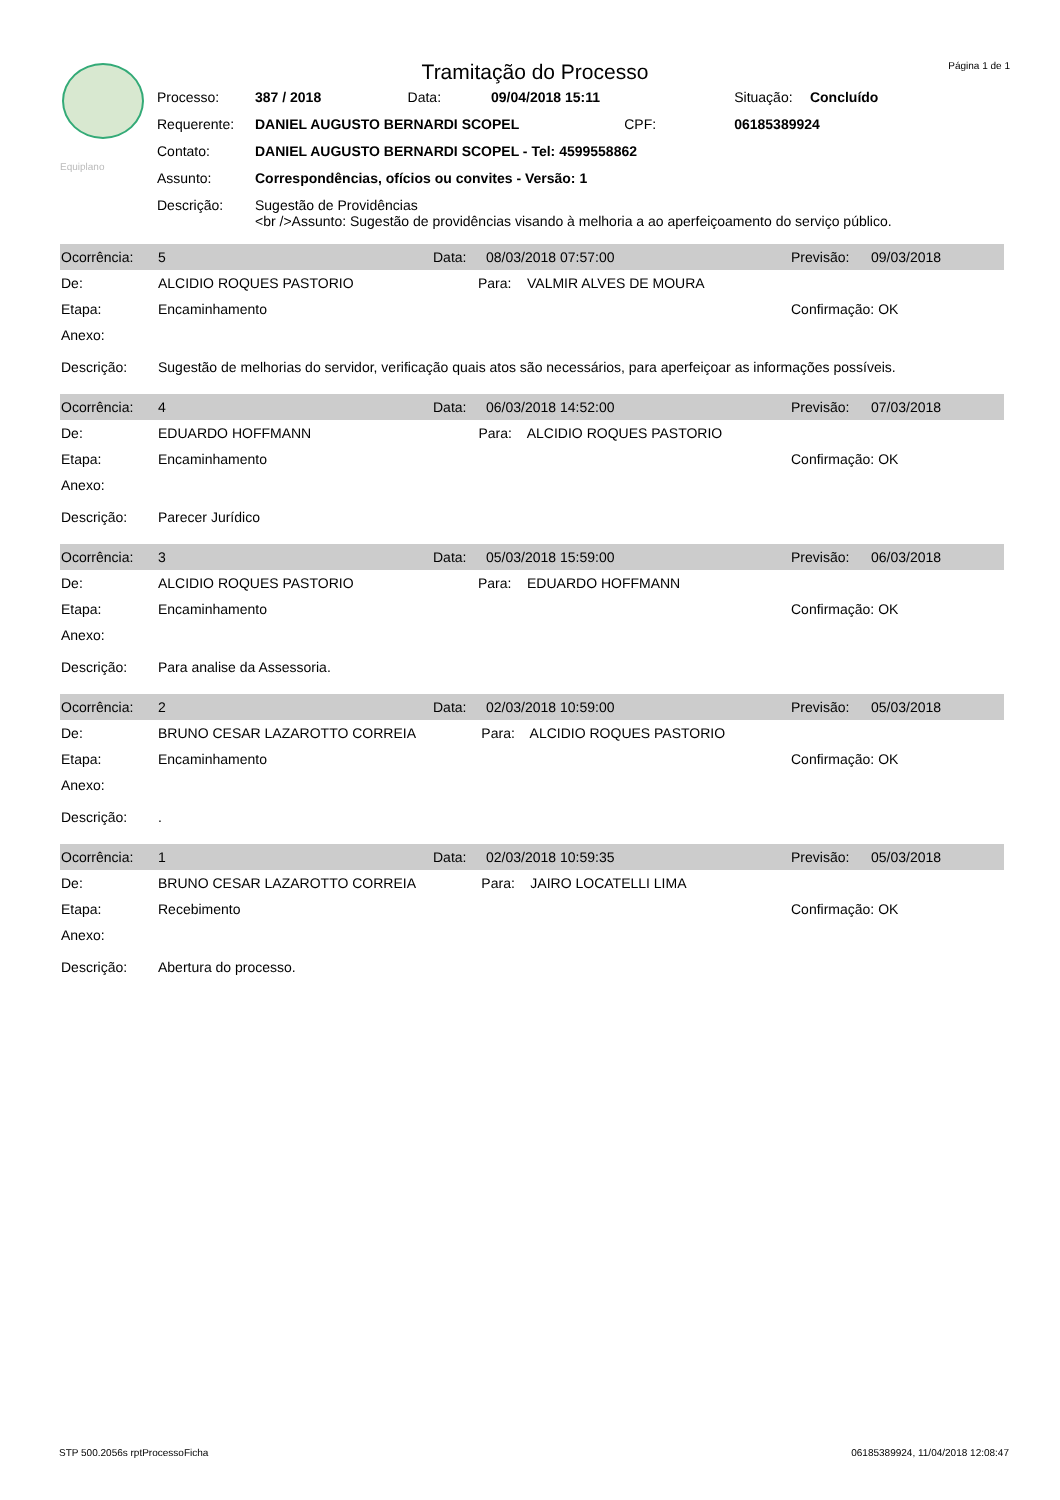Equiplano
Página 1 de 1
Tramitação do Processo
| Processo: | 387 / 2018 | Data: | 09/04/2018 15:11 | Situação: | Concluído |
| Requerente: | DANIEL AUGUSTO BERNARDI SCOPEL CPF: | | | 06185389924 | |
| Contato: | DANIEL AUGUSTO BERNARDI SCOPEL - Tel: 4599558862 | | | | |
| Assunto: | Correspondências, ofícios ou convites - Versão: 1 | | | | |
| Descrição: | Sugestão de Providências <br />Assunto: Sugestão de providências visando à melhoria a ao aperfeiçoamento do serviço público. | | | | |
| Ocorrência: | 5 | Data: | 08/03/2018 07:57:00 | Previsão: | 09/03/2018 |
| De: | ALCIDIO ROQUES PASTORIO Para: VALMIR ALVES DE MOURA | | | | |
| Etapa: | Encaminhamento | | | Confirmação: OK | |
| Anexo: | | | | | |
| Descrição: | Sugestão de melhorias do servidor, verificação quais atos são necessários, para aperfeiçoar as informações possíveis. | | | | |
| Ocorrência: | 4 | Data: | 06/03/2018 14:52:00 | Previsão: | 07/03/2018 |
| De: | EDUARDO HOFFMANN Para: ALCIDIO ROQUES PASTORIO | | | | |
| Etapa: | Encaminhamento | | | Confirmação: OK | |
| Anexo: | | | | | |
| Descrição: | Parecer Jurídico | | | | |
| Ocorrência: | 3 | Data: | 05/03/2018 15:59:00 | Previsão: | 06/03/2018 |
| De: | ALCIDIO ROQUES PASTORIO Para: EDUARDO HOFFMANN | | | | |
| Etapa: | Encaminhamento | | | Confirmação: OK | |
| Anexo: | | | | | |
| Descrição: | Para analise da Assessoria. | | | | |
| Ocorrência: | 2 | Data: | 02/03/2018 10:59:00 | Previsão: | 05/03/2018 |
| De: | BRUNO CESAR LAZAROTTO CORREIA Para: ALCIDIO ROQUES PASTORIO | | | | |
| Etapa: | Encaminhamento | | | Confirmação: OK | |
| Anexo: | | | | | |
| Descrição: | . | | | | |
| Ocorrência: | 1 | Data: | 02/03/2018 10:59:35 | Previsão: | 05/03/2018 |
| De: | BRUNO CESAR LAZAROTTO CORREIA Para: JAIRO LOCATELLI LIMA | | | | |
| Etapa: | Recebimento | | | Confirmação: OK | |
| Anexo: | | | | | |
| Descrição: | Abertura do processo. | | | | |
STP 500.2056s rptProcessoFicha 06185389924, 11/04/2018 12:08:47